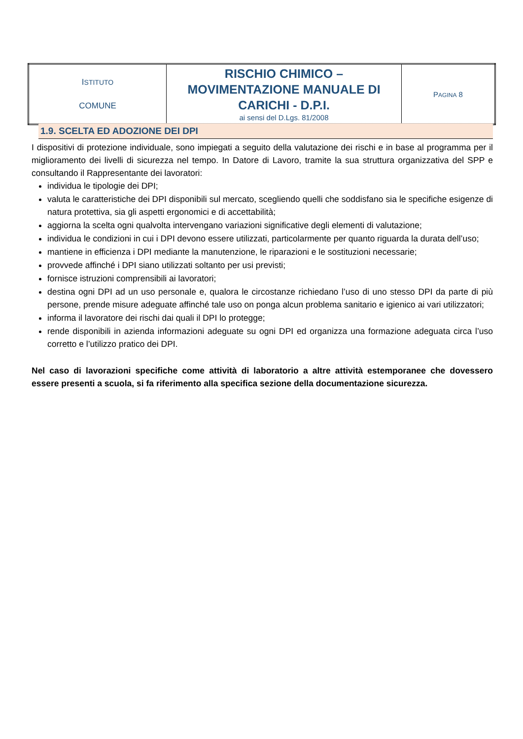| I STITUTO COMUNE | RISCHIO CHIMICO – MOVIMENTAZIONE MANUALE DI CARICHI - D.P.I. ai sensi del D.Lgs. 81/2008 | P AGINA 8 |
1.9. SCELTA ED ADOZIONE DEI DPI
I dispositivi di protezione individuale, sono impiegati a seguito della valutazione dei rischi e in base al programma per il miglioramento dei livelli di sicurezza nel tempo. In Datore di Lavoro, tramite la sua struttura organizzativa del SPP e consultando il Rappresentante dei lavoratori:
individua le tipologie dei DPI;
valuta le caratteristiche dei DPI disponibili sul mercato, scegliendo quelli che soddisfano sia le specifiche esigenze di natura protettiva, sia gli aspetti ergonomici e di accettabilità;
aggiorna la scelta ogni qualvolta intervengano variazioni significative degli elementi di valutazione;
individua le condizioni in cui i DPI devono essere utilizzati, particolarmente per quanto riguarda la durata dell’uso;
mantiene in efficienza i DPI mediante la manutenzione, le riparazioni e le sostituzioni necessarie;
provvede affinché i DPI siano utilizzati soltanto per usi previsti;
fornisce istruzioni comprensibili ai lavoratori;
destina ogni DPI ad un uso personale e, qualora le circostanze richiedano l’uso di uno stesso DPI da parte di più persone, prende misure adeguate affinché tale uso on ponga alcun problema sanitario e igienico ai vari utilizzatori;
informa il lavoratore dei rischi dai quali il DPI lo protegge;
rende disponibili in azienda informazioni adeguate su ogni DPI ed organizza una formazione adeguata circa l’uso corretto e l’utilizzo pratico dei DPI.
Nel caso di lavorazioni specifiche come attività di laboratorio a altre attività estemporanee che dovessero essere presenti a scuola, si fa riferimento alla specifica sezione della documentazione sicurezza.